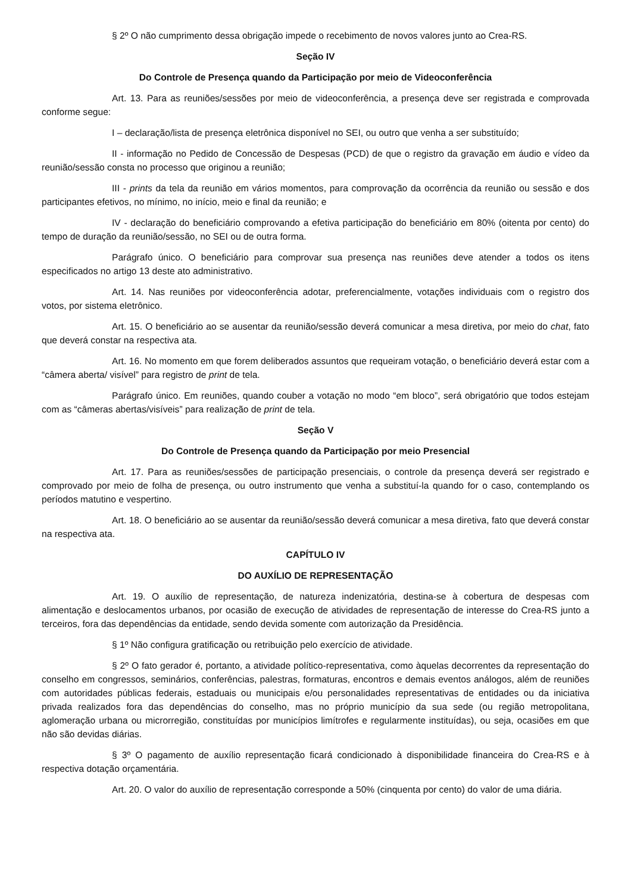§ 2º O não cumprimento dessa obrigação impede o recebimento de novos valores junto ao Crea-RS.
Seção IV
Do Controle de Presença quando da Participação por meio de Videoconferência
Art. 13. Para as reuniões/sessões por meio de videoconferência, a presença deve ser registrada e comprovada conforme segue:
I – declaração/lista de presença eletrônica disponível no SEI, ou outro que venha a ser substituído;
II - informação no Pedido de Concessão de Despesas (PCD) de que o registro da gravação em áudio e vídeo da reunião/sessão consta no processo que originou a reunião;
III - prints da tela da reunião em vários momentos, para comprovação da ocorrência da reunião ou sessão e dos participantes efetivos, no mínimo, no início, meio e final da reunião; e
IV - declaração do beneficiário comprovando a efetiva participação do beneficiário em 80% (oitenta por cento) do tempo de duração da reunião/sessão, no SEI ou de outra forma.
Parágrafo único. O beneficiário para comprovar sua presença nas reuniões deve atender a todos os itens especificados no artigo 13 deste ato administrativo.
Art. 14. Nas reuniões por videoconferência adotar, preferencialmente, votações individuais com o registro dos votos, por sistema eletrônico.
Art. 15. O beneficiário ao se ausentar da reunião/sessão deverá comunicar a mesa diretiva, por meio do chat, fato que deverá constar na respectiva ata.
Art. 16. No momento em que forem deliberados assuntos que requeiram votação, o beneficiário deverá estar com a “câmera aberta/ visível” para registro de print de tela.
Parágrafo único. Em reuniões, quando couber a votação no modo “em bloco”, será obrigatório que todos estejam com as “câmeras abertas/visíveis” para realização de print de tela.
Seção V
Do Controle de Presença quando da Participação por meio Presencial
Art. 17. Para as reuniões/sessões de participação presenciais, o controle da presença deverá ser registrado e comprovado por meio de folha de presença, ou outro instrumento que venha a substituí-la quando for o caso, contemplando os períodos matutino e vespertino.
Art. 18. O beneficiário ao se ausentar da reunião/sessão deverá comunicar a mesa diretiva, fato que deverá constar na respectiva ata.
CAPÍTULO IV
DO AUXÍLIO DE REPRESENTAÇÃO
Art. 19. O auxílio de representação, de natureza indenizatória, destina-se à cobertura de despesas com alimentação e deslocamentos urbanos, por ocasião de execução de atividades de representação de interesse do Crea-RS junto a terceiros, fora das dependências da entidade, sendo devida somente com autorização da Presidência.
§ 1º Não configura gratificação ou retribuição pelo exercício de atividade.
§ 2º O fato gerador é, portanto, a atividade político-representativa, como àquelas decorrentes da representação do conselho em congressos, seminários, conferências, palestras, formaturas, encontros e demais eventos análogos, além de reuniões com autoridades públicas federais, estaduais ou municipais e/ou personalidades representativas de entidades ou da iniciativa privada realizados fora das dependências do conselho, mas no próprio município da sua sede (ou região metropolitana, aglomeração urbana ou microrregião, constituídas por municípios limítrofes e regularmente instituídas), ou seja, ocasiões em que não são devidas diárias.
§ 3º O pagamento de auxílio representação ficará condicionado à disponibilidade financeira do Crea-RS e à respectiva dotação orçamentária.
Art. 20. O valor do auxílio de representação corresponde a 50% (cinquenta por cento) do valor de uma diária.